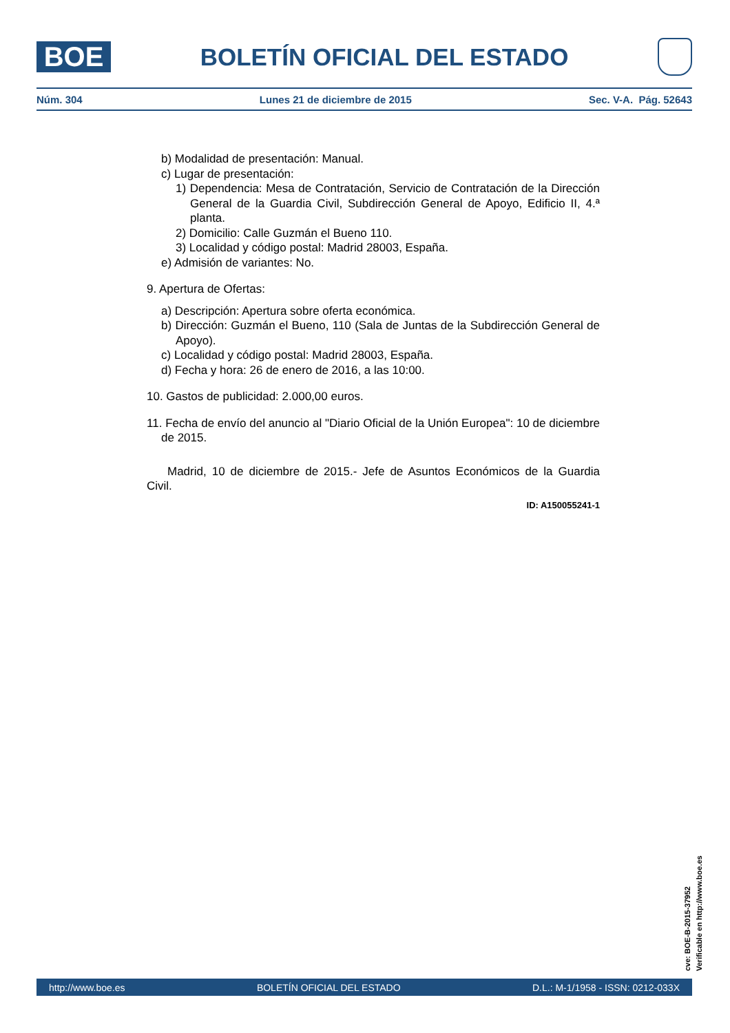BOE
BOLETÍN OFICIAL DEL ESTADO
Núm. 304 Lunes 21 de diciembre de 2015 Sec. V-A. Pág. 52643
b) Modalidad de presentación: Manual.
c) Lugar de presentación:
1) Dependencia: Mesa de Contratación, Servicio de Contratación de la Dirección General de la Guardia Civil, Subdirección General de Apoyo, Edificio II, 4.ª planta.
2) Domicilio: Calle Guzmán el Bueno 110.
3) Localidad y código postal: Madrid 28003, España.
e) Admisión de variantes: No.
9. Apertura de Ofertas:
a) Descripción: Apertura sobre oferta económica.
b) Dirección: Guzmán el Bueno, 110 (Sala de Juntas de la Subdirección General de Apoyo).
c) Localidad y código postal: Madrid 28003, España.
d) Fecha y hora: 26 de enero de 2016, a las 10:00.
10. Gastos de publicidad: 2.000,00 euros.
11. Fecha de envío del anuncio al "Diario Oficial de la Unión Europea": 10 de diciembre de 2015.
Madrid, 10 de diciembre de 2015.- Jefe de Asuntos Económicos de la Guardia Civil.
ID: A150055241-1
cve: BOE-B-2015-37952
Verificable en http://www.boe.es
http://www.boe.es BOLETÍN OFICIAL DEL ESTADO D.L.: M-1/1958 - ISSN: 0212-033X